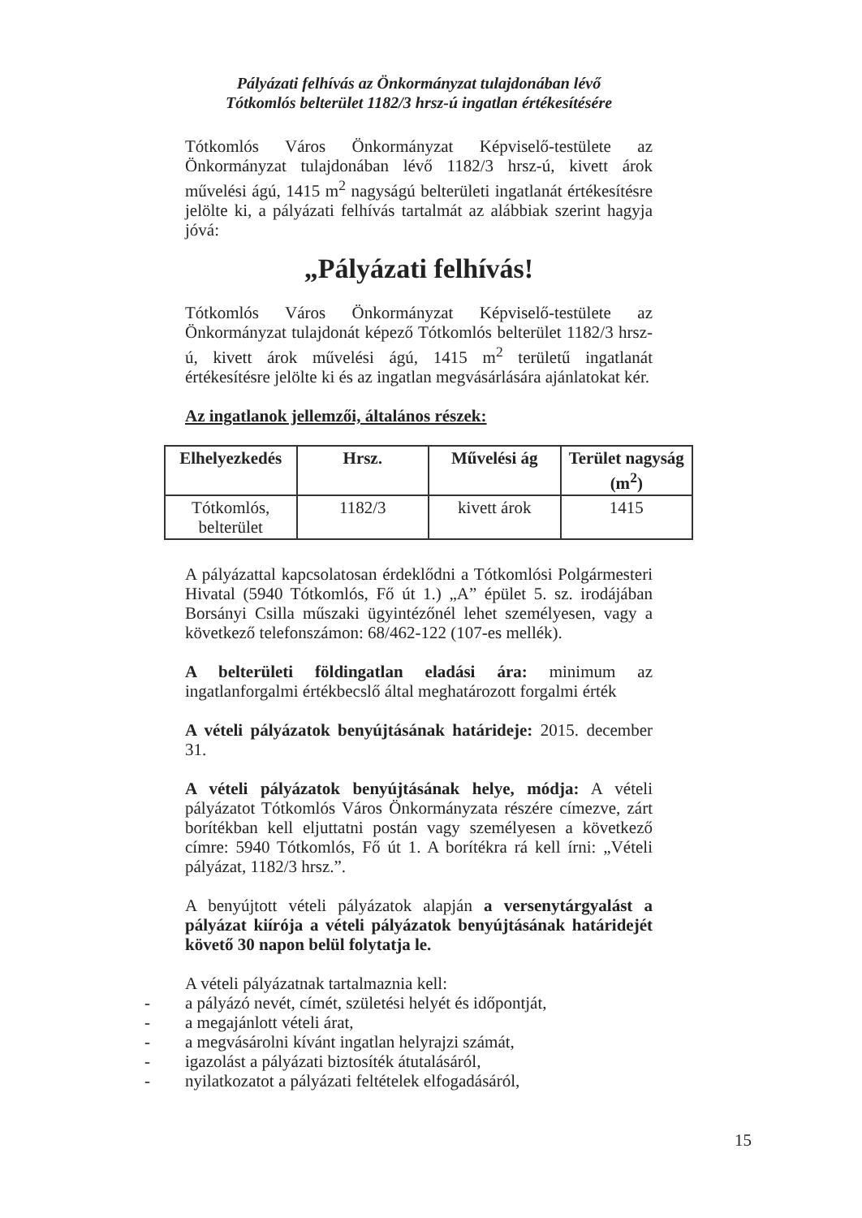Pályázati felhívás az Önkormányzat tulajdonában lévő
Tótkomlós belterület 1182/3 hrsz-ú ingatlan értékesítésére
Tótkomlós Város Önkormányzat Képviselő-testülete az Önkormányzat tulajdonában lévő 1182/3 hrsz-ú, kivett árok művelési ágú, 1415 m<sup>2</sup> nagyságú belterületi ingatlanát értékesítésre jelölte ki, a pályázati felhívás tartalmát az alábbiak szerint hagyja jóvá:
„Pályázati felhívás!
Tótkomlós Város Önkormányzat Képviselő-testülete az Önkormányzat tulajdonát képező Tótkomlós belterület 1182/3 hrsz-ú, kivett árok művelési ágú, 1415 m<sup>2</sup> területű ingatlanát értékesítésre jelölte ki és az ingatlan megvásárlására ajánlatokat kér.
Az ingatlanok jellemzői, általános részek:
| Elhelyezkedés | Hrsz. | Művelési ág | Terület nagyság (m<sup>2</sup>) |
| --- | --- | --- | --- |
| Tótkomlós, belterület | 1182/3 | kivett árok | 1415 |
A pályázattal kapcsolatosan érdeklődni a Tótkomlósi Polgármesteri Hivatal (5940 Tótkomlós, Fő út 1.) „A” épület 5. sz. irodájában Borsányi Csilla műszaki ügyintézőnél lehet személyesen, vagy a következő telefonszámon: 68/462-122 (107-es mellék).
A belterületi földingatlan eladási ára: minimum az ingatlanforgalmi értékbecslő által meghatározott forgalmi érték
A vételi pályázatok benyújtásának határideje: 2015. december 31.
A vételi pályázatok benyújtásának helye, módja: A vételi pályázatot Tótkomlós Város Önkormányzata részére címezve, zárt borítékban kell eljuttatni postán vagy személyesen a következő címre: 5940 Tótkomlós, Fő út 1. A borítékra rá kell írni: „Vételi pályázat, 1182/3 hrsz.”.
A benyújtott vételi pályázatok alapján a versenytárgyalást a pályázat kiírója a vételi pályázatok benyújtásának határidejét követő 30 napon belül folytatja le.
A vételi pályázatnak tartalmaznia kell:
- a pályázó nevét, címét, születési helyét és időpontját,
- a megajánlott vételi árat,
- a megvásárolni kívánt ingatlan helyrajzi számát,
- igazolást a pályázati biztosíték átutalásáról,
- nyilatkozatot a pályázati feltételek elfogadásáról,
15